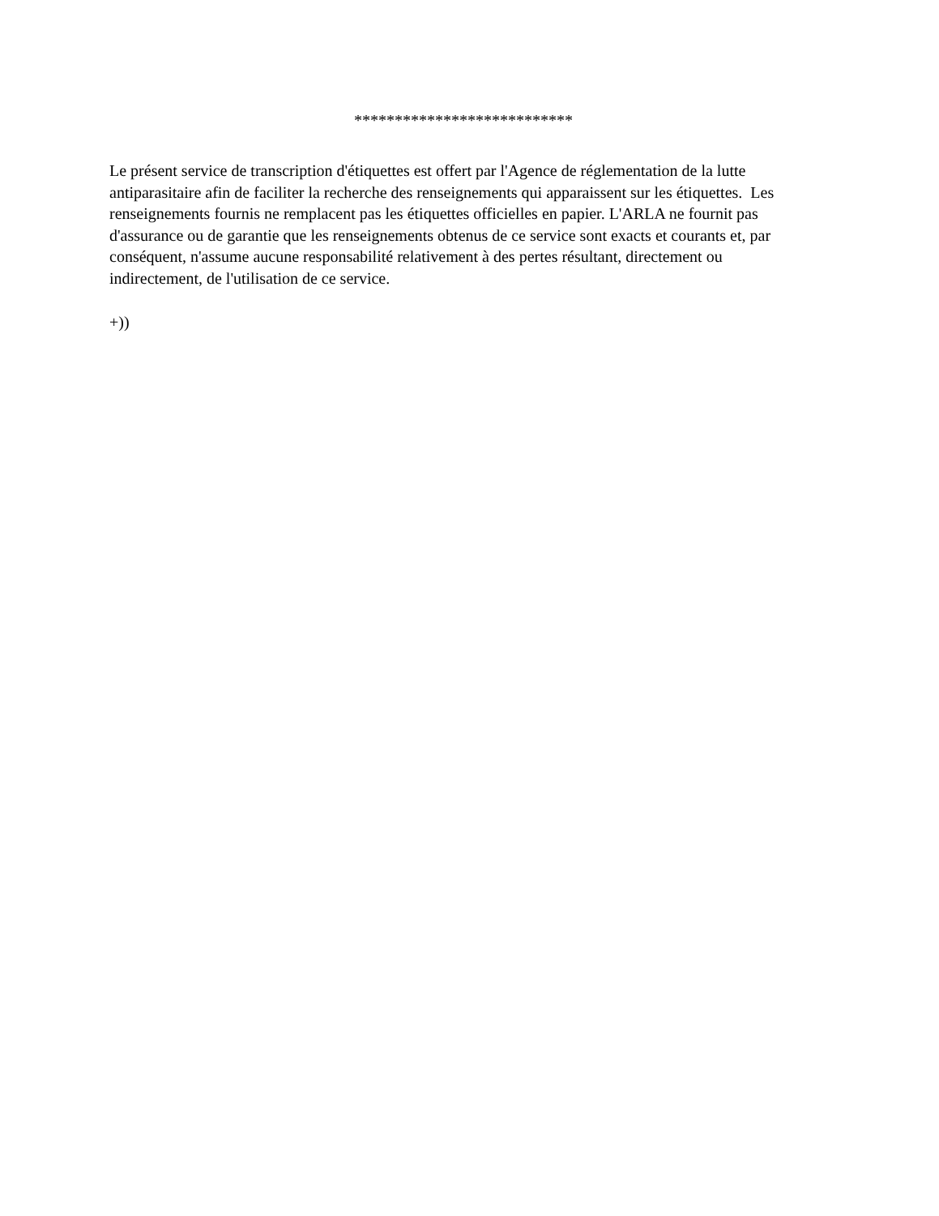***************************
Le présent service de transcription d'étiquettes est offert par l'Agence de réglementation de la lutte antiparasitaire afin de faciliter la recherche des renseignements qui apparaissent sur les étiquettes. Les renseignements fournis ne remplacent pas les étiquettes officielles en papier. L'ARLA ne fournit pas d'assurance ou de garantie que les renseignements obtenus de ce service sont exacts et courants et, par conséquent, n'assume aucune responsabilité relativement à des pertes résultant, directement ou indirectement, de l'utilisation de ce service.
+))